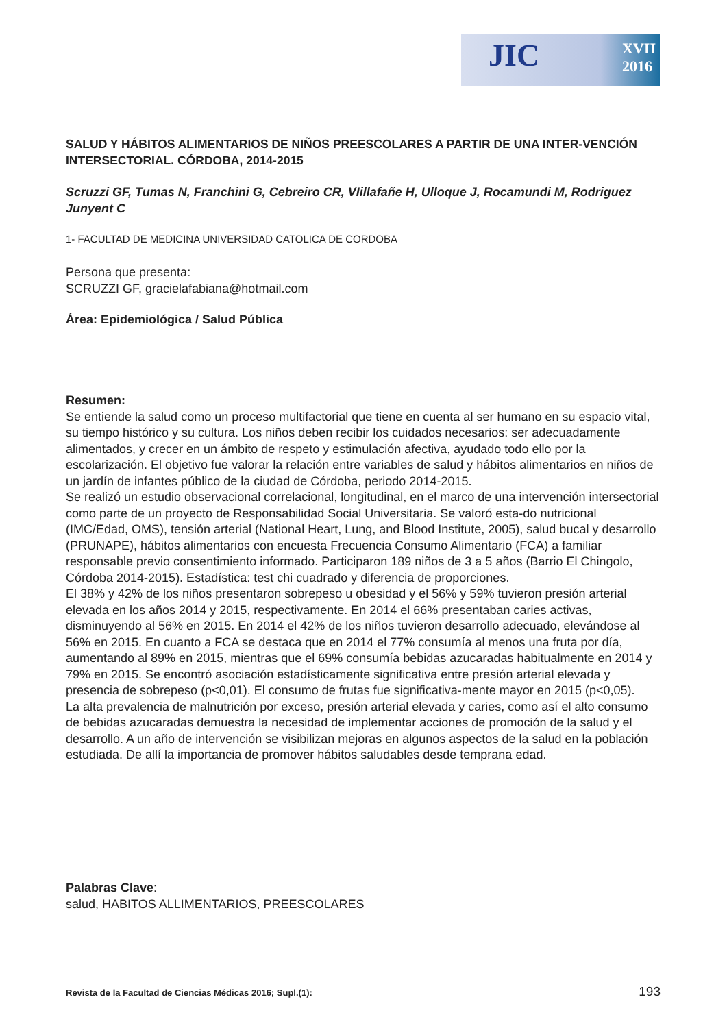JIC XVII
2016
SALUD Y HÁBITOS ALIMENTARIOS DE NIÑOS PREESCOLARES A PARTIR DE UNA INTER-VENCIÓN INTERSECTORIAL. CÓRDOBA, 2014-2015
Scruzzi GF, Tumas N, Franchini G, Cebreiro CR, VIillafañe H, Ulloque J, Rocamundi M, Rodriguez Junyent C
1- FACULTAD DE MEDICINA UNIVERSIDAD CATOLICA DE CORDOBA
Persona que presenta:
SCRUZZI GF, gracielafabiana@hotmail.com
Área: Epidemiológica / Salud Pública
Resumen:
Se entiende la salud como un proceso multifactorial que tiene en cuenta al ser humano en su espacio vital, su tiempo histórico y su cultura. Los niños deben recibir los cuidados necesarios: ser adecuadamente alimentados, y crecer en un ámbito de respeto y estimulación afectiva, ayudado todo ello por la escolarización. El objetivo fue valorar la relación entre variables de salud y hábitos alimentarios en niños de un jardín de infantes público de la ciudad de Córdoba, periodo 2014-2015.
Se realizó un estudio observacional correlacional, longitudinal, en el marco de una intervención intersectorial como parte de un proyecto de Responsabilidad Social Universitaria. Se valoró esta-do nutricional (IMC/Edad, OMS), tensión arterial (National Heart, Lung, and Blood Institute, 2005), salud bucal y desarrollo (PRUNAPE), hábitos alimentarios con encuesta Frecuencia Consumo Alimentario (FCA) a familiar responsable previo consentimiento informado. Participaron 189 niños de 3 a 5 años (Barrio El Chingolo, Córdoba 2014-2015). Estadística: test chi cuadrado y diferencia de proporciones.
El 38% y 42% de los niños presentaron sobrepeso u obesidad y el 56% y 59% tuvieron presión arterial elevada en los años 2014 y 2015, respectivamente. En 2014 el 66% presentaban caries activas, disminuyendo al 56% en 2015. En 2014 el 42% de los niños tuvieron desarrollo adecuado, elevándose al 56% en 2015. En cuanto a FCA se destaca que en 2014 el 77% consumía al menos una fruta por día, aumentando al 89% en 2015, mientras que el 69% consumía bebidas azucaradas habitualmente en 2014 y 79% en 2015. Se encontró asociación estadísticamente significativa entre presión arterial elevada y presencia de sobrepeso (p<0,01). El consumo de frutas fue significativa-mente mayor en 2015 (p<0,05).
La alta prevalencia de malnutrición por exceso, presión arterial elevada y caries, como así el alto consumo de bebidas azucaradas demuestra la necesidad de implementar acciones de promoción de la salud y el desarrollo. A un año de intervención se visibilizan mejoras en algunos aspectos de la salud en la población estudiada. De allí la importancia de promover hábitos saludables desde temprana edad.
Palabras Clave:
salud, HABITOS ALLIMENTARIOS, PREESCOLARES
Revista de la Facultad de Ciencias Médicas 2016; Supl.(1): 193